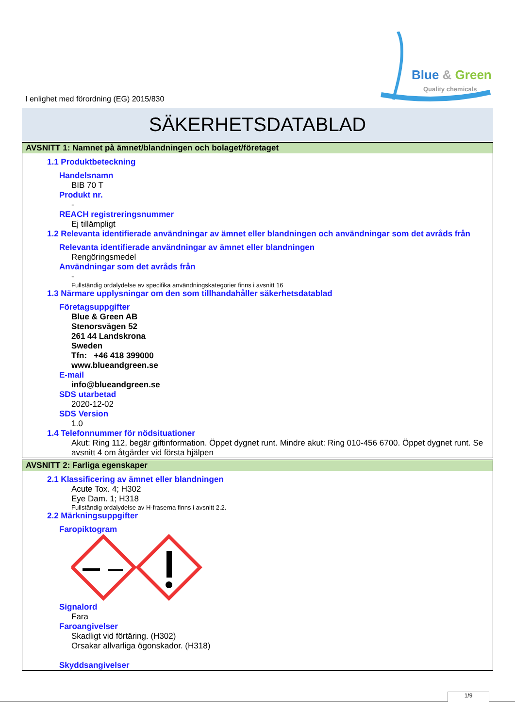I enlighet med förordning (EG) 2015/830
Blue & Green
Quality chemicals
SÄKERHETSDATABLAD
AVSNITT 1: Namnet på ämnet/blandningen och bolaget/företaget
1.1 Produktbeteckning
Handelsnamn
BIB 70 T
Produkt nr.
-
REACH registreringsnummer
Ej tillämpligt
1.2 Relevanta identifierade användningar av ämnet eller blandningen och användningar som det avråds från
Relevanta identifierade användningar av ämnet eller blandningen
Rengöringsmedel
Användningar som det avråds från
-
Fullständig ordalydelse av specifika användningskategorier finns i avsnitt 16
1.3 Närmare upplysningar om den som tillhandahåller säkerhetsdatablad
Företagsuppgifter
Blue & Green AB
Stenorsvägen 52
261 44 Landskrona
Sweden
Tfn: +46 418 399000
www.blueandgreen.se
E-mail
info@blueandgreen.se
SDS utarbetad
2020-12-02
SDS Version
1.0
1.4 Telefonnummer för nödsituationer
Akut: Ring 112, begär giftinformation. Öppet dygnet runt. Mindre akut: Ring 010-456 6700. Öppet dygnet runt. Se avsnitt 4 om åtgärder vid första hjälpen
AVSNITT 2: Farliga egenskaper
2.1 Klassificering av ämnet eller blandningen
Acute Tox. 4; H302
Eye Dam. 1; H318
Fullständig ordalydelse av H-fraserna finns i avsnitt 2.2.
2.2 Märkningsuppgifter
Faropiktogram
Signalord
Fara
Faroangivelser
Skadligt vid förtäring. (H302)
Orsakar allvarliga ögonskador. (H318)
Skyddsangivelser
1/9